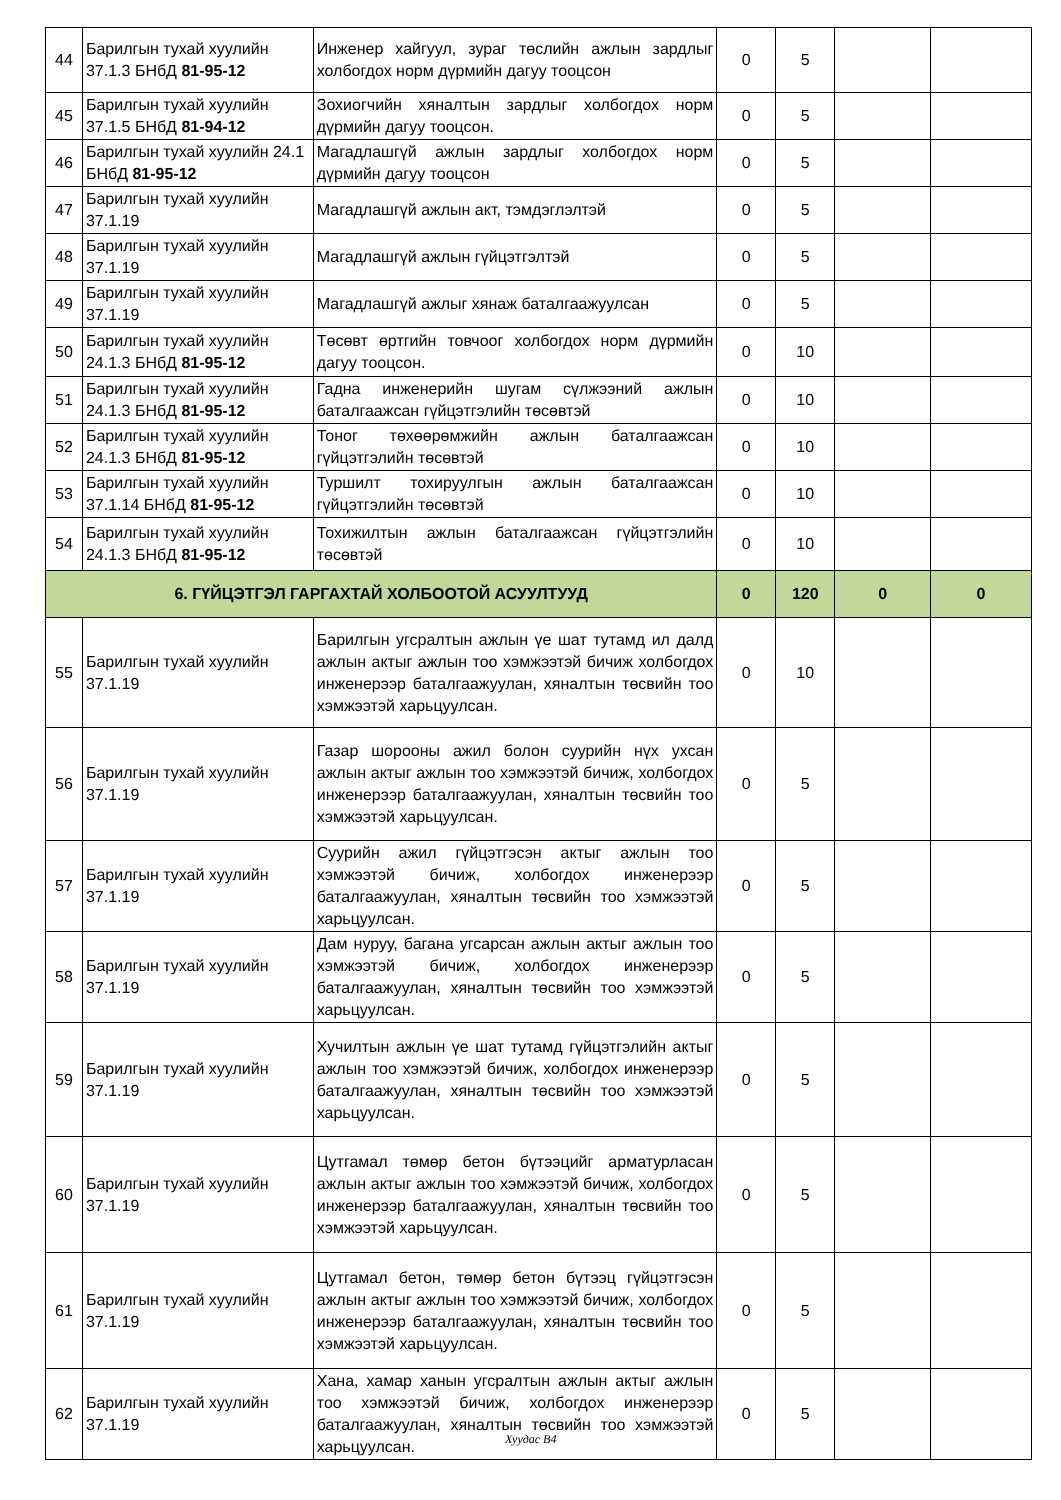| 44 | Барилгын тухай хуулийн 37.1.3 БНбД 81-95-12 | Инженер хайгуул, зураг төслийн ажлын зардлыг холбогдох норм дүрмийн дагуу тооцсон | 0 | 5 | | |
| 45 | Барилгын тухай хуулийн 37.1.5 БНбД 81-94-12 | Зохиогчийн хяналтын зардлыг холбогдох норм дүрмийн дагуу тооцсон. | 0 | 5 | | |
| 46 | Барилгын тухай хуулийн 24.1 БНбД 81-95-12 | Магадлашгүй ажлын зардлыг холбогдох норм дүрмийн дагуу тооцсон | 0 | 5 | | |
| 47 | Барилгын тухай хуулийн 37.1.19 | Магадлашгүй ажлын акт, тэмдэглэлтэй | 0 | 5 | | |
| 48 | Барилгын тухай хуулийн 37.1.19 | Магадлашгүй ажлын гүйцэтгэлтэй | 0 | 5 | | |
| 49 | Барилгын тухай хуулийн 37.1.19 | Магадлашгүй ажлыг хянаж баталгаажуулсан | 0 | 5 | | |
| 50 | Барилгын тухай хуулийн 24.1.3 БНбД 81-95-12 | Төсөвт өртгийн товчоог холбогдох норм дүрмийн дагуу тооцсон. | 0 | 10 | | |
| 51 | Барилгын тухай хуулийн 24.1.3 БНбД 81-95-12 | Гадна инженерийн шугам сүлжээний ажлын баталгаажсан гүйцэтгэлийн төсөвтэй | 0 | 10 | | |
| 52 | Барилгын тухай хуулийн 24.1.3 БНбД 81-95-12 | Тоног төхөөрөмжийн ажлын баталгаажсан гүйцэтгэлийн төсөвтэй | 0 | 10 | | |
| 53 | Барилгын тухай хуулийн 37.1.14 БНбД 81-95-12 | Туршилт тохируулгын ажлын баталгаажсан гүйцэтгэлийн төсөвтэй | 0 | 10 | | |
| 54 | Барилгын тухай хуулийн 24.1.3 БНбД 81-95-12 | Тохижилтын ажлын баталгаажсан гүйцэтгэлийн төсөвтэй | 0 | 10 | | |
| 6. ГҮЙЦЭТГЭЛ ГАРГАХТАЙ ХОЛБООТОЙ АСУУЛТУУД | | | 0 | 120 | 0 | 0 |
| 55 | Барилгын тухай хуулийн 37.1.19 | Барилгын угсралтын ажлын үе шат тутамд ил далд ажлын актыг ажлын тоо хэмжээтэй бичиж холбогдох инженерээр баталгаажуулан, хяналтын төсвийн тоо хэмжээтэй харьцуулсан. | 0 | 10 | | |
| 56 | Барилгын тухай хуулийн 37.1.19 | Газар шорооны ажил болон суурийн нүх ухсан ажлын актыг ажлын тоо хэмжээтэй бичиж, холбогдох инженерээр баталгаажуулан, хяналтын төсвийн тоо хэмжээтэй харьцуулсан. | 0 | 5 | | |
| 57 | Барилгын тухай хуулийн 37.1.19 | Суурийн ажил гүйцэтгэсэн актыг ажлын тоо хэмжээтэй бичиж, холбогдох инженерээр баталгаажуулан, хяналтын төсвийн тоо хэмжээтэй харьцуулсан. | 0 | 5 | | |
| 58 | Барилгын тухай хуулийн 37.1.19 | Дам нуруу, багана угсарсан ажлын актыг ажлын тоо хэмжээтэй бичиж, холбогдох инженерээр баталгаажуулан, хяналтын төсвийн тоо хэмжээтэй харьцуулсан. | 0 | 5 | | |
| 59 | Барилгын тухай хуулийн 37.1.19 | Хучилтын ажлын үе шат тутамд гүйцэтгэлийн актыг ажлын тоо хэмжээтэй бичиж, холбогдох инженерээр баталгаажуулан, хяналтын төсвийн тоо хэмжээтэй харьцуулсан. | 0 | 5 | | |
| 60 | Барилгын тухай хуулийн 37.1.19 | Цутгамал төмөр бетон бүтээцийг арматурласан ажлын актыг ажлын тоо хэмжээтэй бичиж, холбогдох инженерээр баталгаажуулан, хяналтын төсвийн тоо хэмжээтэй харьцуулсан. | 0 | 5 | | |
| 61 | Барилгын тухай хуулийн 37.1.19 | Цутгамал бетон, төмөр бетон бүтээц гүйцэтгэсэн ажлын актыг ажлын тоо хэмжээтэй бичиж, холбогдох инженерээр баталгаажуулан, хяналтын төсвийн тоо хэмжээтэй харьцуулсан. | 0 | 5 | | |
| 62 | Барилгын тухай хуулийн 37.1.19 | Хана, хамар ханын угсралтын ажлын актыг ажлын тоо хэмжээтэй бичиж, холбогдох инженерээр баталгаажуулан, хяналтын төсвийн тоо хэмжээтэй харьцуулсан. | 0 | 5 | | |
Хуудас В4